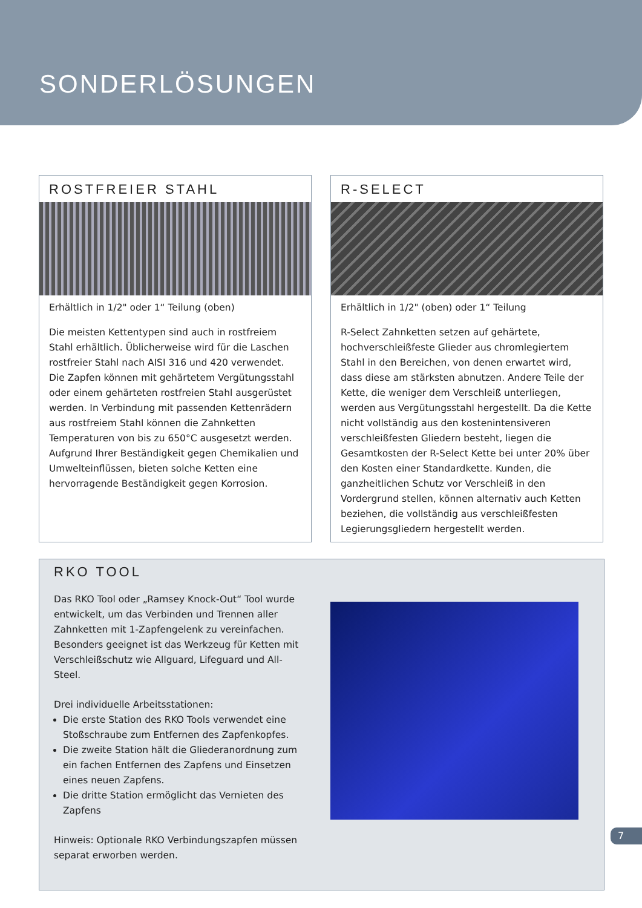SONDERLÖSUNGEN
ROSTFREIER STAHL
Erhältlich in 1/2" oder 1“ Teilung (oben)
Die meisten Kettentypen sind auch in rostfreiem Stahl erhältlich. Üblicherweise wird für die Laschen rostfreier Stahl nach AISI 316 und 420 verwendet. Die Zapfen können mit gehärtetem Vergütungsstahl oder einem gehärteten rostfreien Stahl ausgerüstet werden. In Verbindung mit passenden Kettenrädern aus rostfreiem Stahl können die Zahnketten Temperaturen von bis zu 650°C ausgesetzt werden. Aufgrund Ihrer Beständigkeit gegen Chemikalien und Umwelteinflüssen, bieten solche Ketten eine hervorragende Beständigkeit gegen Korrosion.
R-SELECT
Erhältlich in 1/2" (oben) oder 1“ Teilung
R-Select Zahnketten setzen auf gehärtete, hochverschleißfeste Glieder aus chromlegiertem Stahl in den Bereichen, von denen erwartet wird, dass diese am stärksten abnutzen. Andere Teile der Kette, die weniger dem Verschleiß unterliegen, werden aus Vergütungsstahl hergestellt. Da die Kette nicht vollständig aus den kostenintensiveren verschleißfesten Gliedern besteht, liegen die Gesamtkosten der R-Select Kette bei unter 20% über den Kosten einer Standardkette. Kunden, die ganzheitlichen Schutz vor Verschleiß in den Vordergrund stellen, können alternativ auch Ketten beziehen, die vollständig aus verschleißfesten Legierungsgliedern hergestellt werden.
RKO TOOL
Das RKO Tool oder „Ramsey Knock-Out“ Tool wurde entwickelt, um das Verbinden und Trennen aller Zahnketten mit 1-Zapfengelenk zu vereinfachen. Besonders geeignet ist das Werkzeug für Ketten mit Verschleißschutz wie Allguard, Lifeguard und All-Steel.
Drei individuelle Arbeitsstationen:
Die erste Station des RKO Tools verwendet eine Stoßschraube zum Entfernen des Zapfenkopfes.
Die zweite Station hält die Gliederanordnung zum ein fachen Entfernen des Zapfens und Einsetzen eines neuen Zapfens.
Die dritte Station ermöglicht das Vernieten des Zapfens
Hinweis: Optionale RKO Verbindungszapfen müssen separat erworben werden.
7